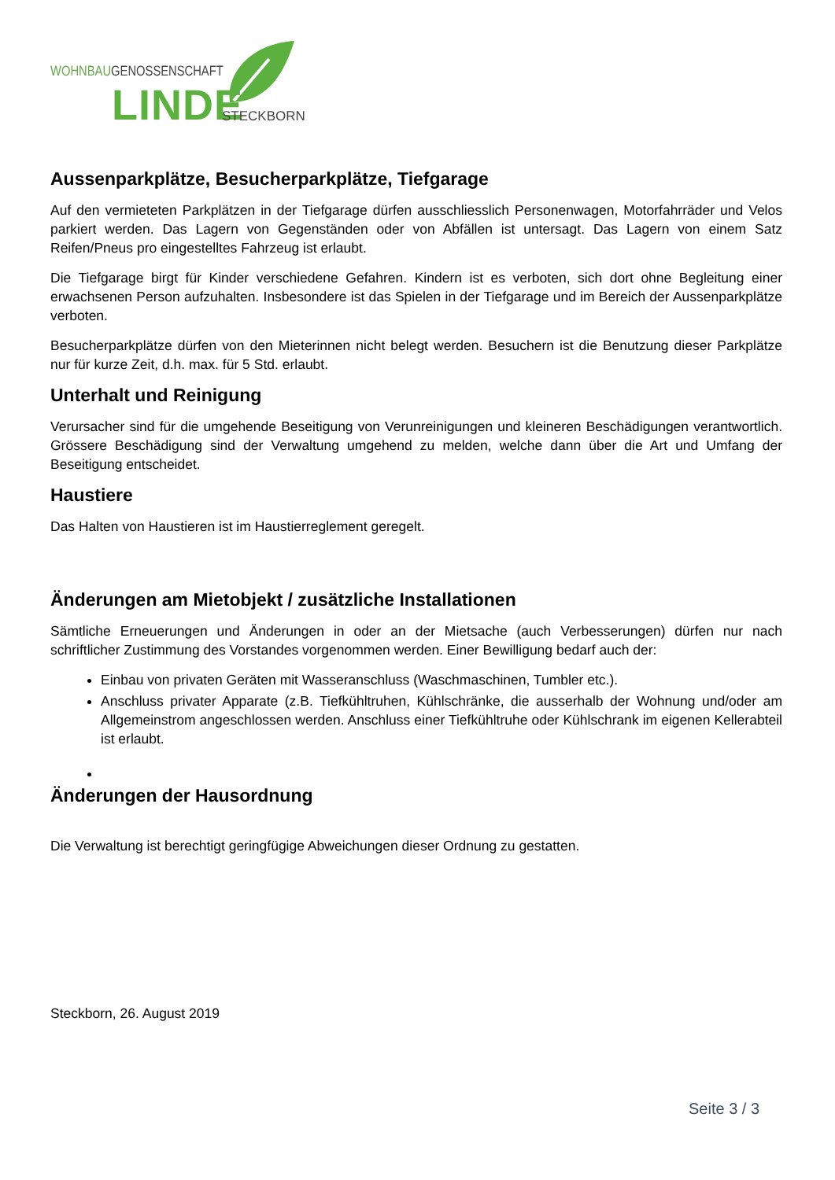WOHNBAUGENOSSENSCHAFT
LINDE STECKBORN
Aussenparkplätze, Besucherparkplätze, Tiefgarage
Auf den vermieteten Parkplätzen in der Tiefgarage dürfen ausschliesslich Personenwagen, Motorfahrräder und Velos parkiert werden. Das Lagern von Gegenständen oder von Abfällen ist untersagt. Das Lagern von einem Satz Reifen/Pneus pro eingestelltes Fahrzeug ist erlaubt.
Die Tiefgarage birgt für Kinder verschiedene Gefahren. Kindern ist es verboten, sich dort ohne Begleitung einer erwachsenen Person aufzuhalten. Insbesondere ist das Spielen in der Tiefgarage und im Bereich der Aussenparkplätze verboten.
Besucherparkplätze dürfen von den Mieterinnen nicht belegt werden. Besuchern ist die Benutzung dieser Parkplätze nur für kurze Zeit, d.h. max. für 5 Std. erlaubt.
Unterhalt und Reinigung
Verursacher sind für die umgehende Beseitigung von Verunreinigungen und kleineren Beschädigungen verantwortlich. Grössere Beschädigung sind der Verwaltung umgehend zu melden, welche dann über die Art und Umfang der Beseitigung entscheidet.
Haustiere
Das Halten von Haustieren ist im Haustierreglement geregelt.
Änderungen am Mietobjekt / zusätzliche Installationen
Sämtliche Erneuerungen und Änderungen in oder an der Mietsache (auch Verbesserungen) dürfen nur nach schriftlicher Zustimmung des Vorstandes vorgenommen werden. Einer Bewilligung bedarf auch der:
Einbau von privaten Geräten mit Wasseranschluss (Waschmaschinen, Tumbler etc.).
Anschluss privater Apparate (z.B. Tiefkühltruhen, Kühlschränke, die ausserhalb der Wohnung und/oder am Allgemeinstrom angeschlossen werden. Anschluss einer Tiefkühltruhe oder Kühlschrank im eigenen Kellerabteil ist erlaubt.
Änderungen der Hausordnung
Die Verwaltung ist berechtigt geringfügige Abweichungen dieser Ordnung zu gestatten.
Steckborn, 26. August 2019
Seite 3 / 3